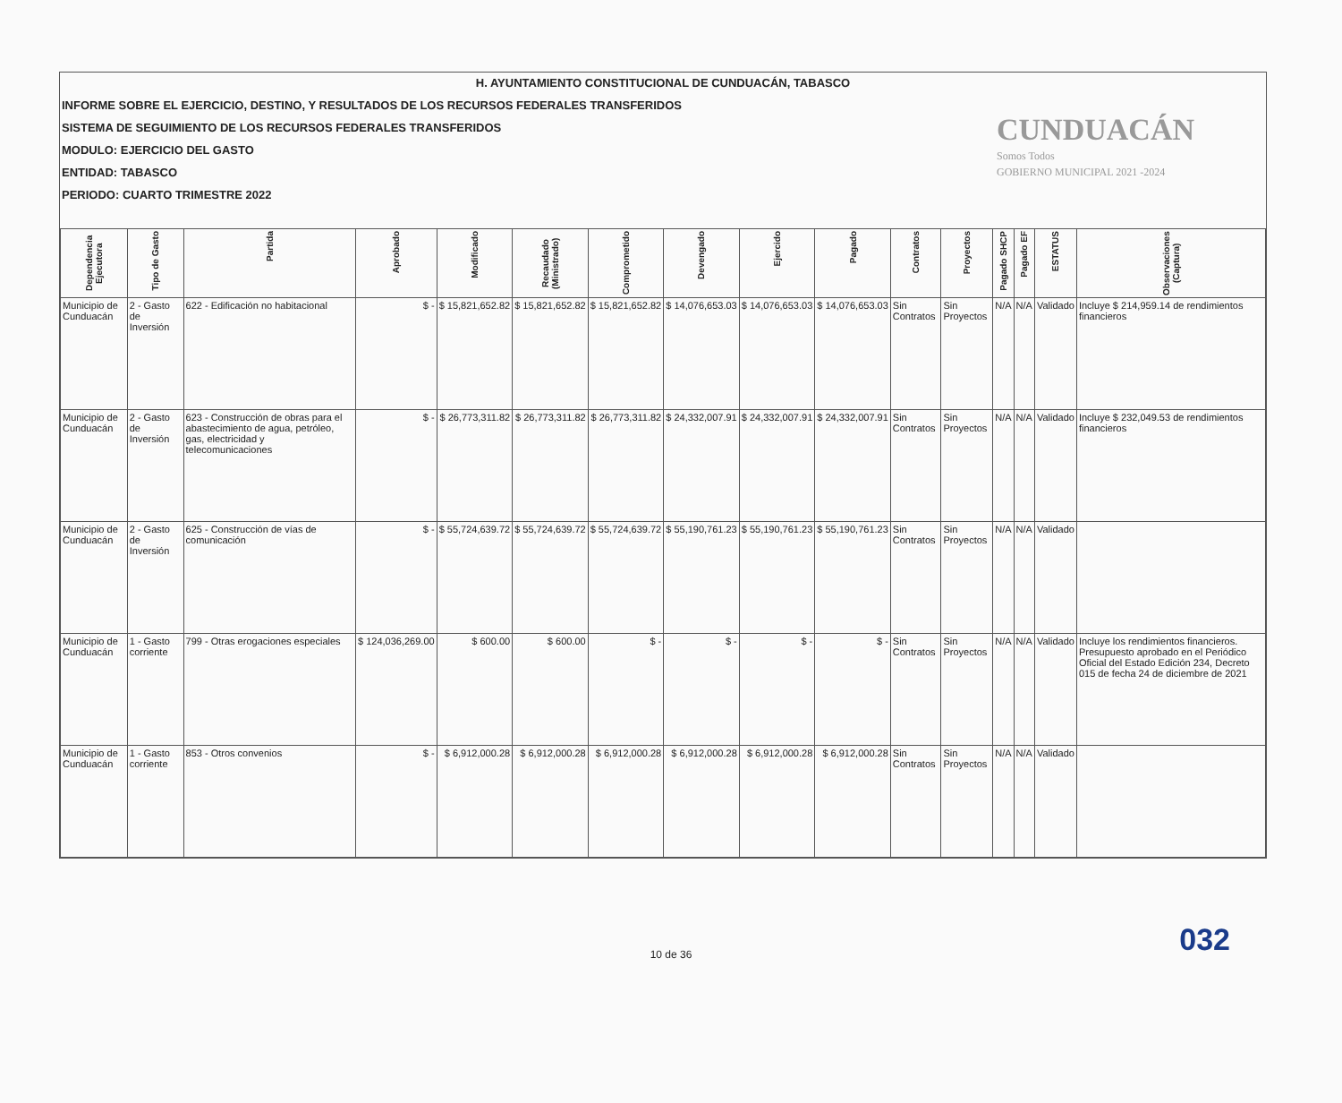H. AYUNTAMIENTO CONSTITUCIONAL DE CUNDUACÁN, TABASCO
INFORME SOBRE EL EJERCICIO, DESTINO, Y RESULTADOS DE LOS RECURSOS FEDERALES TRANSFERIDOS
SISTEMA DE SEGUIMIENTO DE LOS RECURSOS FEDERALES TRANSFERIDOS
MODULO: EJERCICIO DEL GASTO
ENTIDAD: TABASCO
PERIODO: CUARTO TRIMESTRE 2022
CUNDUACÁN
Somos Todos
GOBIERNO MUNICIPAL 2021 -2024
| Dependencia Ejecutora | Tipo de Gasto | Partida | Aprobado | Modificado | Recaudado (Ministrado) | Comprometido | Devengado | Ejercido | Pagado | Contratos | Proyectos | Pagado SHCP | Pagado EF | ESTATUS | Observaciones (Captura) |
| --- | --- | --- | --- | --- | --- | --- | --- | --- | --- | --- | --- | --- | --- | --- | --- |
| Municipio de Cunduacán | 2 - Gasto de Inversión | 622 - Edificación no habitacional | $ - | $ 15,821,652.82 | $ 15,821,652.82 | $ 15,821,652.82 | $ 14,076,653.03 | $ 14,076,653.03 | $ 14,076,653.03 | Sin Contratos | Sin Proyectos | N/A | N/A | Validado | Incluye $ 214,959.14 de rendimientos financieros |
| Municipio de Cunduacán | 2 - Gasto de Inversión | 623 - Construcción de obras para el abastecimiento de agua, petróleo, gas, electricidad y telecomunicaciones | $ - | $ 26,773,311.82 | $ 26,773,311.82 | $ 26,773,311.82 | $ 24,332,007.91 | $ 24,332,007.91 | $ 24,332,007.91 | Sin Contratos | Sin Proyectos | N/A | N/A | Validado | Incluye $ 232,049.53 de rendimientos financieros |
| Municipio de Cunduacán | 2 - Gasto de Inversión | 625 - Construcción de vías de comunicación | $ - | $ 55,724,639.72 | $ 55,724,639.72 | $ 55,724,639.72 | $ 55,190,761.23 | $ 55,190,761.23 | $ 55,190,761.23 | Sin Contratos | Sin Proyectos | N/A | N/A | Validado | |
| Municipio de Cunduacán | 1 - Gasto corriente | 799 - Otras erogaciones especiales | $ 124,036,269.00 | $ 600.00 | $ 600.00 | $ - | $ - | $ - | $ - | Sin Contratos | Sin Proyectos | N/A | N/A | Validado | Incluye los rendimientos financieros. Presupuesto aprobado en el Periódico Oficial del Estado Edición 234, Decreto 015 de fecha 24 de diciembre de 2021 |
| Municipio de Cunduacán | 1 - Gasto corriente | 853 - Otros convenios | $ - | $ 6,912,000.28 | $ 6,912,000.28 | $ 6,912,000.28 | $ 6,912,000.28 | $ 6,912,000.28 | $ 6,912,000.28 | Sin Contratos | Sin Proyectos | N/A | N/A | Validado | |
032
10 de 36